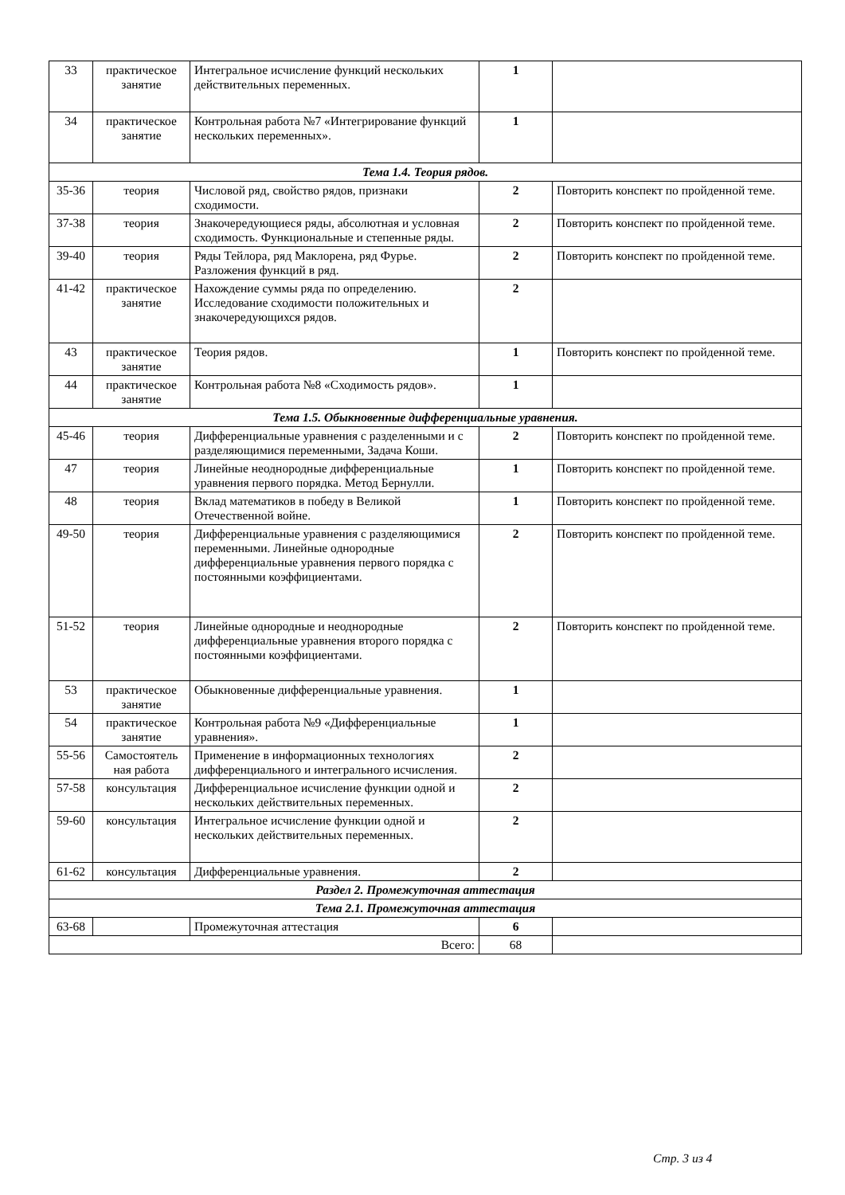| 33 | практическое занятие | Интегральное исчисление функций нескольких действительных переменных. | 1 | |
| 34 | практическое занятие | Контрольная работа №7 «Интегрирование функций нескольких переменных». | 1 | |
| Тема 1.4. Теория рядов. | | | | |
| 35-36 | теория | Числовой ряд, свойство рядов, признаки сходимости. | 2 | Повторить конспект по пройденной теме. |
| 37-38 | теория | Знакочередующиеся ряды, абсолютная и условная сходимость. Функциональные и степенные ряды. | 2 | Повторить конспект по пройденной теме. |
| 39-40 | теория | Ряды Тейлора, ряд Маклорена, ряд Фурье. Разложения функций в ряд. | 2 | Повторить конспект по пройденной теме. |
| 41-42 | практическое занятие | Нахождение суммы ряда по определению. Исследование сходимости положительных и знакочередующихся рядов. | 2 | |
| 43 | практическое занятие | Теория рядов. | 1 | Повторить конспект по пройденной теме. |
| 44 | практическое занятие | Контрольная работа №8 «Сходимость рядов». | 1 | |
| Тема 1.5. Обыкновенные дифференциальные уравнения. | | | | |
| 45-46 | теория | Дифференциальные уравнения с разделенными и с разделяющимися переменными, Задача Коши. | 2 | Повторить конспект по пройденной теме. |
| 47 | теория | Линейные неоднородные дифференциальные уравнения первого порядка. Метод Бернулли. | 1 | Повторить конспект по пройденной теме. |
| 48 | теория | Вклад математиков в победу в Великой Отечественной войне. | 1 | Повторить конспект по пройденной теме. |
| 49-50 | теория | Дифференциальные уравнения с разделяющимися переменными. Линейные однородные дифференциальные уравнения первого порядка с постоянными коэффициентами. | 2 | Повторить конспект по пройденной теме. |
| 51-52 | теория | Линейные однородные и неоднородные дифференциальные уравнения второго порядка с постоянными коэффициентами. | 2 | Повторить конспект по пройденной теме. |
| 53 | практическое занятие | Обыкновенные дифференциальные уравнения. | 1 | |
| 54 | практическое занятие | Контрольная работа №9 «Дифференциальные уравнения». | 1 | |
| 55-56 | Самостоятель ная работа | Применение в информационных технологиях дифференциального и интегрального исчисления. | 2 | |
| 57-58 | консультация | Дифференциальное исчисление функции одной и нескольких действительных переменных. | 2 | |
| 59-60 | консультация | Интегральное исчисление функции одной и нескольких действительных переменных. | 2 | |
| 61-62 | консультация | Дифференциальные уравнения. | 2 | |
| Раздел 2. Промежуточная аттестация | | | | |
| Тема 2.1. Промежуточная аттестация | | | | |
| 63-68 | | Промежуточная аттестация | 6 | |
| Всего: | | | 68 | |
Стр. 3 из 4